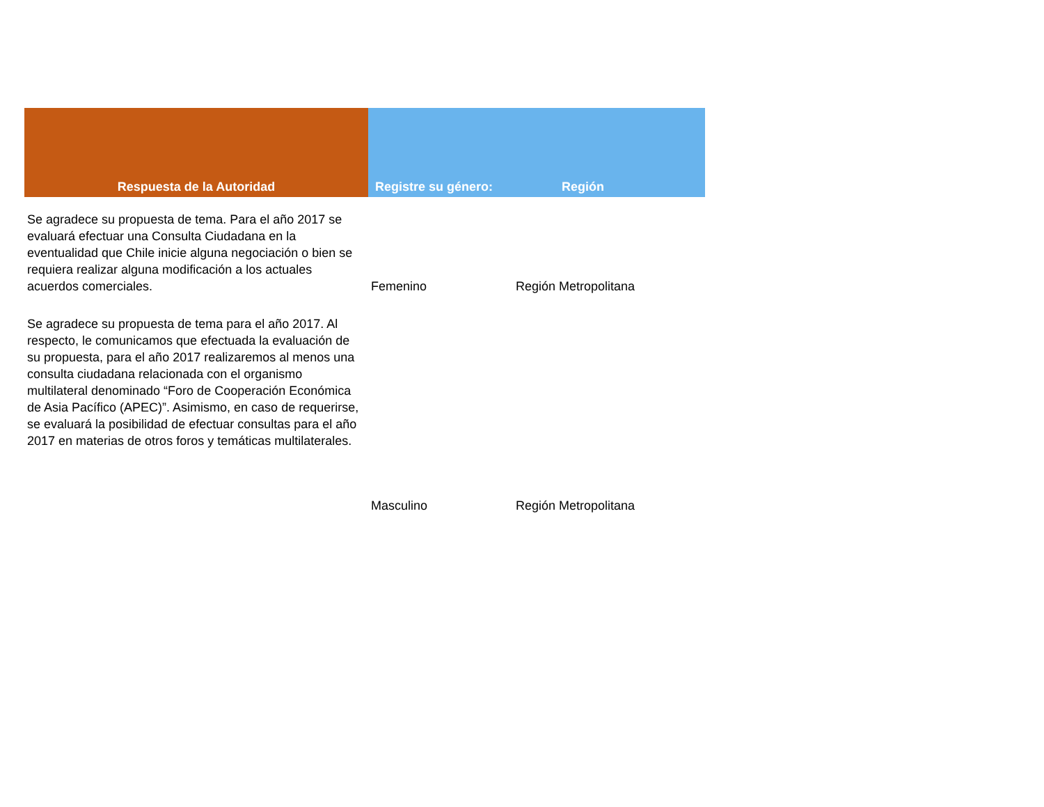| Respuesta de la Autoridad | Registre su género: | Región |
| --- | --- | --- |
| Se agradece su propuesta de tema. Para el año 2017 se evaluará efectuar una Consulta Ciudadana en la eventualidad que Chile inicie alguna negociación o bien se requiera realizar alguna modificación a los actuales acuerdos comerciales. | Femenino | Región Metropolitana |
| Se agradece su propuesta de tema para el año 2017. Al respecto, le comunicamos que efectuada la evaluación de su propuesta, para el año 2017 realizaremos al menos una consulta ciudadana relacionada con el organismo multilateral denominado “Foro de Cooperación Económica de Asia Pacífico (APEC)”. Asimismo, en caso de requerirse, se evaluará la posibilidad de efectuar consultas para el año 2017 en materias de otros foros y temáticas multilaterales. | Masculino | Región Metropolitana |